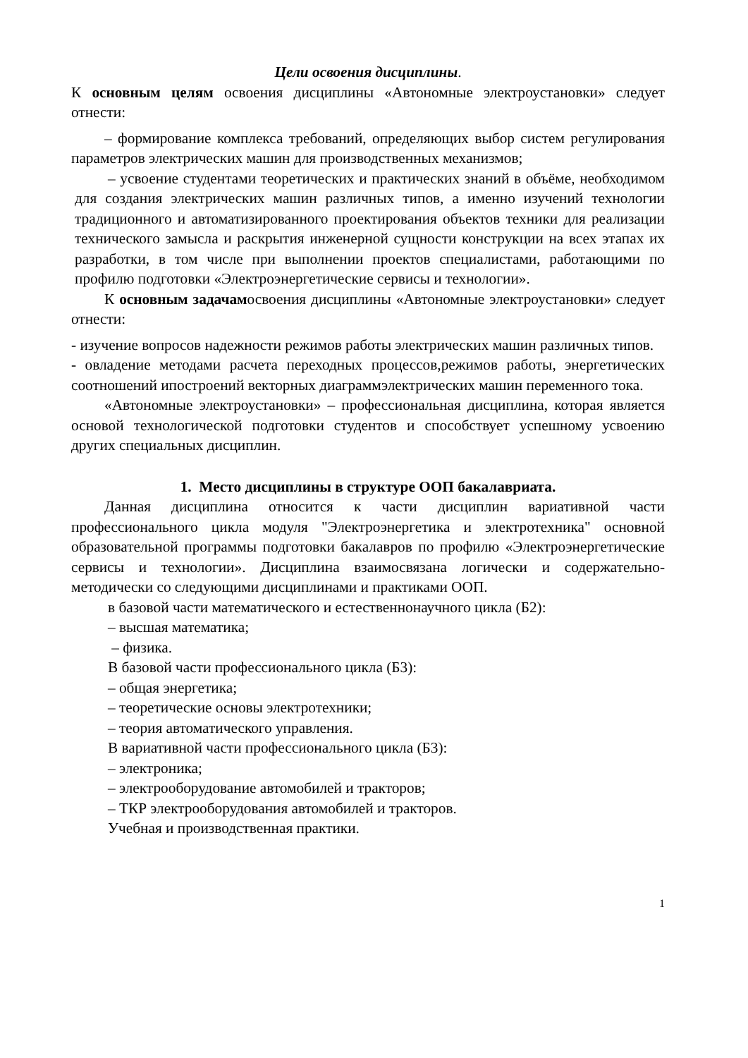Цели освоения дисциплины.
К основным целям освоения дисциплины «Автономные электроустановки» следует отнести:
– формирование комплекса требований, определяющих выбор систем регулирования параметров электрических машин для производственных механизмов;
– усвоение студентами теоретических и практических знаний в объёме, необходимом для создания электрических машин различных типов, а именно изучений технологии традиционного и автоматизированного проектирования объектов техники для реализации технического замысла и раскрытия инженерной сущности конструкции на всех этапах их разработки, в том числе при выполнении проектов специалистами, работающими по профилю подготовки «Электроэнергетические сервисы и технологии».
К основным задачамосвоения дисциплины «Автономные электроустановки» следует отнести:
- изучение вопросов надежности режимов работы электрических машин различных типов.
- овладение методами расчета переходных процессов,режимов работы, энергетических соотношений ипостроений векторных диаграммэлектрических машин переменного тока.
«Автономные электроустановки» – профессиональная дисциплина, которая является основой технологической подготовки студентов и способствует успешному усвоению других специальных дисциплин.
1. Место дисциплины в структуре ООП бакалавриата.
Данная дисциплина относится к части дисциплин вариативной части профессионального цикла модуля "Электроэнергетика и электротехника" основной образовательной программы подготовки бакалавров по профилю «Электроэнергетические сервисы и технологии». Дисциплина взаимосвязана логически и содержательно-методически со следующими дисциплинами и практиками ООП.
в базовой части математического и естественнонаучного цикла (Б2):
– высшая математика;
– физика.
В базовой части профессионального цикла (Б3):
– общая энергетика;
– теоретические основы электротехники;
– теория автоматического управления.
В вариативной части профессионального цикла (Б3):
– электроника;
– электрооборудование автомобилей и тракторов;
– ТКР электрооборудования автомобилей и тракторов.
Учебная и производственная практики.
1